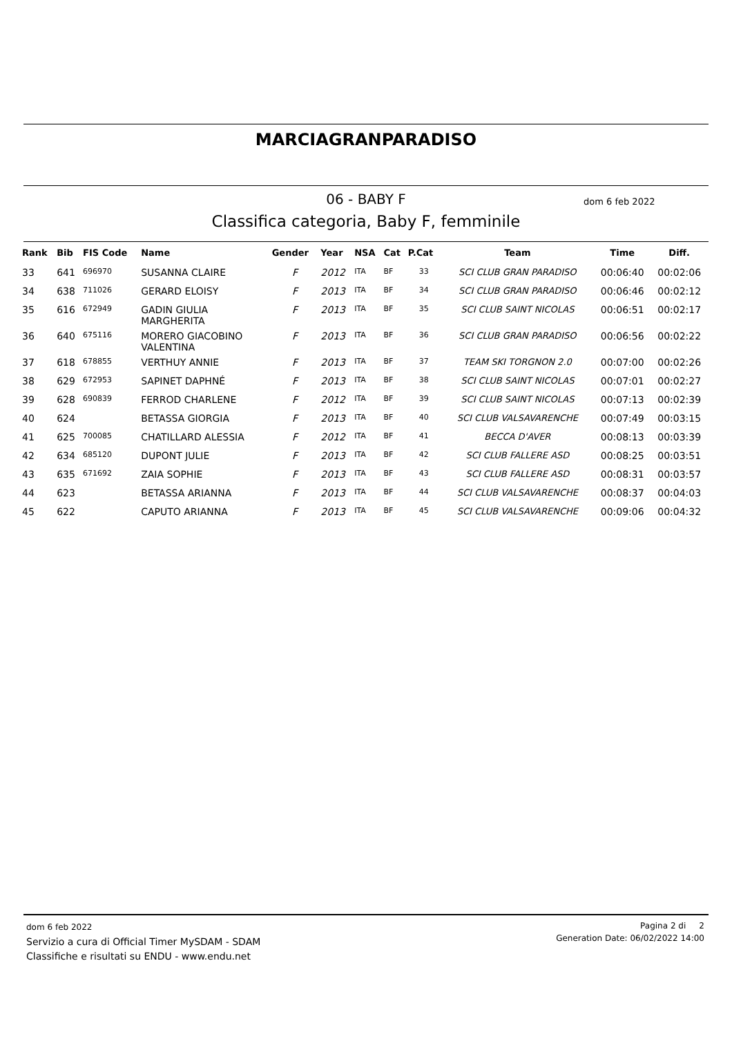MARCIAGRANPARADISO
06 - BABY F dom 6 feb 2022
Classifica categoria, Baby F, femminile
| Rank | Bib | FIS Code | Name | Gender | Year | NSA | Cat | P.Cat | Team | Time | Diff. |
| --- | --- | --- | --- | --- | --- | --- | --- | --- | --- | --- | --- |
| 33 | 641 | 696970 | SUSANNA CLAIRE | F | 2012 | ITA | BF | 33 | SCI CLUB GRAN PARADISO | 00:06:40 | 00:02:06 |
| 34 | 638 | 711026 | GERARD ELOISY | F | 2013 | ITA | BF | 34 | SCI CLUB GRAN PARADISO | 00:06:46 | 00:02:12 |
| 35 | 616 | 672949 | GADIN GIULIA MARGHERITA | F | 2013 | ITA | BF | 35 | SCI CLUB SAINT NICOLAS | 00:06:51 | 00:02:17 |
| 36 | 640 | 675116 | MORERO GIACOBINO VALENTINA | F | 2013 | ITA | BF | 36 | SCI CLUB GRAN PARADISO | 00:06:56 | 00:02:22 |
| 37 | 618 | 678855 | VERTHUY ANNIE | F | 2013 | ITA | BF | 37 | TEAM SKI TORGNON 2.0 | 00:07:00 | 00:02:26 |
| 38 | 629 | 672953 | SAPINET DAPHNÉ | F | 2013 | ITA | BF | 38 | SCI CLUB SAINT NICOLAS | 00:07:01 | 00:02:27 |
| 39 | 628 | 690839 | FERROD CHARLENE | F | 2012 | ITA | BF | 39 | SCI CLUB SAINT NICOLAS | 00:07:13 | 00:02:39 |
| 40 | 624 | | BETASSA GIORGIA | F | 2013 | ITA | BF | 40 | SCI CLUB VALSAVARENCHE | 00:07:49 | 00:03:15 |
| 41 | 625 | 700085 | CHATILLARD ALESSIA | F | 2012 | ITA | BF | 41 | BECCA D'AVER | 00:08:13 | 00:03:39 |
| 42 | 634 | 685120 | DUPONT JULIE | F | 2013 | ITA | BF | 42 | SCI CLUB FALLERE ASD | 00:08:25 | 00:03:51 |
| 43 | 635 | 671692 | ZAIA SOPHIE | F | 2013 | ITA | BF | 43 | SCI CLUB FALLERE ASD | 00:08:31 | 00:03:57 |
| 44 | 623 | | BETASSA ARIANNA | F | 2013 | ITA | BF | 44 | SCI CLUB VALSAVARENCHE | 00:08:37 | 00:04:03 |
| 45 | 622 | | CAPUTO ARIANNA | F | 2013 | ITA | BF | 45 | SCI CLUB VALSAVARENCHE | 00:09:06 | 00:04:32 |
dom 6 feb 2022
Servizio a cura di Official Timer MySDAM - SDAM
Classifiche e risultati su ENDU - www.endu.net
Pagina 2 di 2
Generation Date: 06/02/2022 14:00